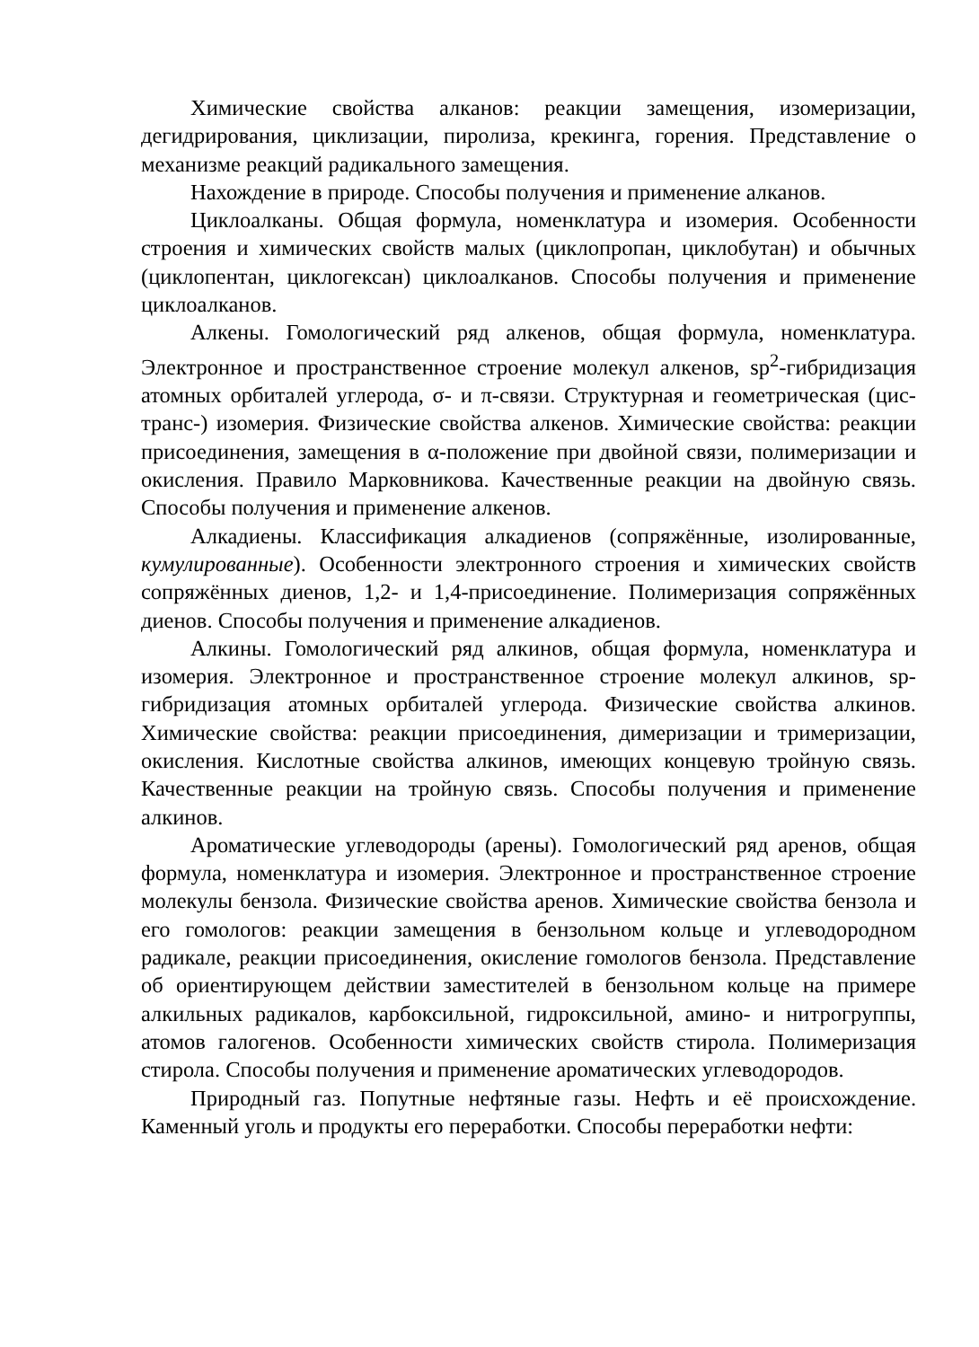Химические свойства алканов: реакции замещения, изомеризации, дегидрирования, циклизации, пиролиза, крекинга, горения. Представление о механизме реакций радикального замещения.
Нахождение в природе. Способы получения и применение алканов.
Циклоалканы. Общая формула, номенклатура и изомерия. Особенности строения и химических свойств малых (циклопропан, циклобутан) и обычных (циклопентан, циклогексан) циклоалканов. Способы получения и применение циклоалканов.
Алкены. Гомологический ряд алкенов, общая формула, номенклатура. Электронное и пространственное строение молекул алкенов, sp<sup>2</sup>-гибридизация атомных орбиталей углерода, σ- и π-связи. Структурная и геометрическая (цис-транс-) изомерия. Физические свойства алкенов. Химические свойства: реакции присоединения, замещения в α-положение при двойной связи, полимеризации и окисления. Правило Марковникова. Качественные реакции на двойную связь. Способы получения и применение алкенов.
Алкадиены. Классификация алкадиенов (сопряжённые, изолированные, кумулированные). Особенности электронного строения и химических свойств сопряжённых диенов, 1,2- и 1,4-присоединение. Полимеризация сопряжённых диенов. Способы получения и применение алкадиенов.
Алкины. Гомологический ряд алкинов, общая формула, номенклатура и изомерия. Электронное и пространственное строение молекул алкинов, sp-гибридизация атомных орбиталей углерода. Физические свойства алкинов. Химические свойства: реакции присоединения, димеризации и тримеризации, окисления. Кислотные свойства алкинов, имеющих концевую тройную связь. Качественные реакции на тройную связь. Способы получения и применение алкинов.
Ароматические углеводороды (арены). Гомологический ряд аренов, общая формула, номенклатура и изомерия. Электронное и пространственное строение молекулы бензола. Физические свойства аренов. Химические свойства бензола и его гомологов: реакции замещения в бензольном кольце и углеводородном радикале, реакции присоединения, окисление гомологов бензола. Представление об ориентирующем действии заместителей в бензольном кольце на примере алкильных радикалов, карбоксильной, гидроксильной, амино- и нитрогруппы, атомов галогенов. Особенности химических свойств стирола. Полимеризация стирола. Способы получения и применение ароматических углеводородов.
Природный газ. Попутные нефтяные газы. Нефть и её происхождение. Каменный уголь и продукты его переработки. Способы переработки нефти: